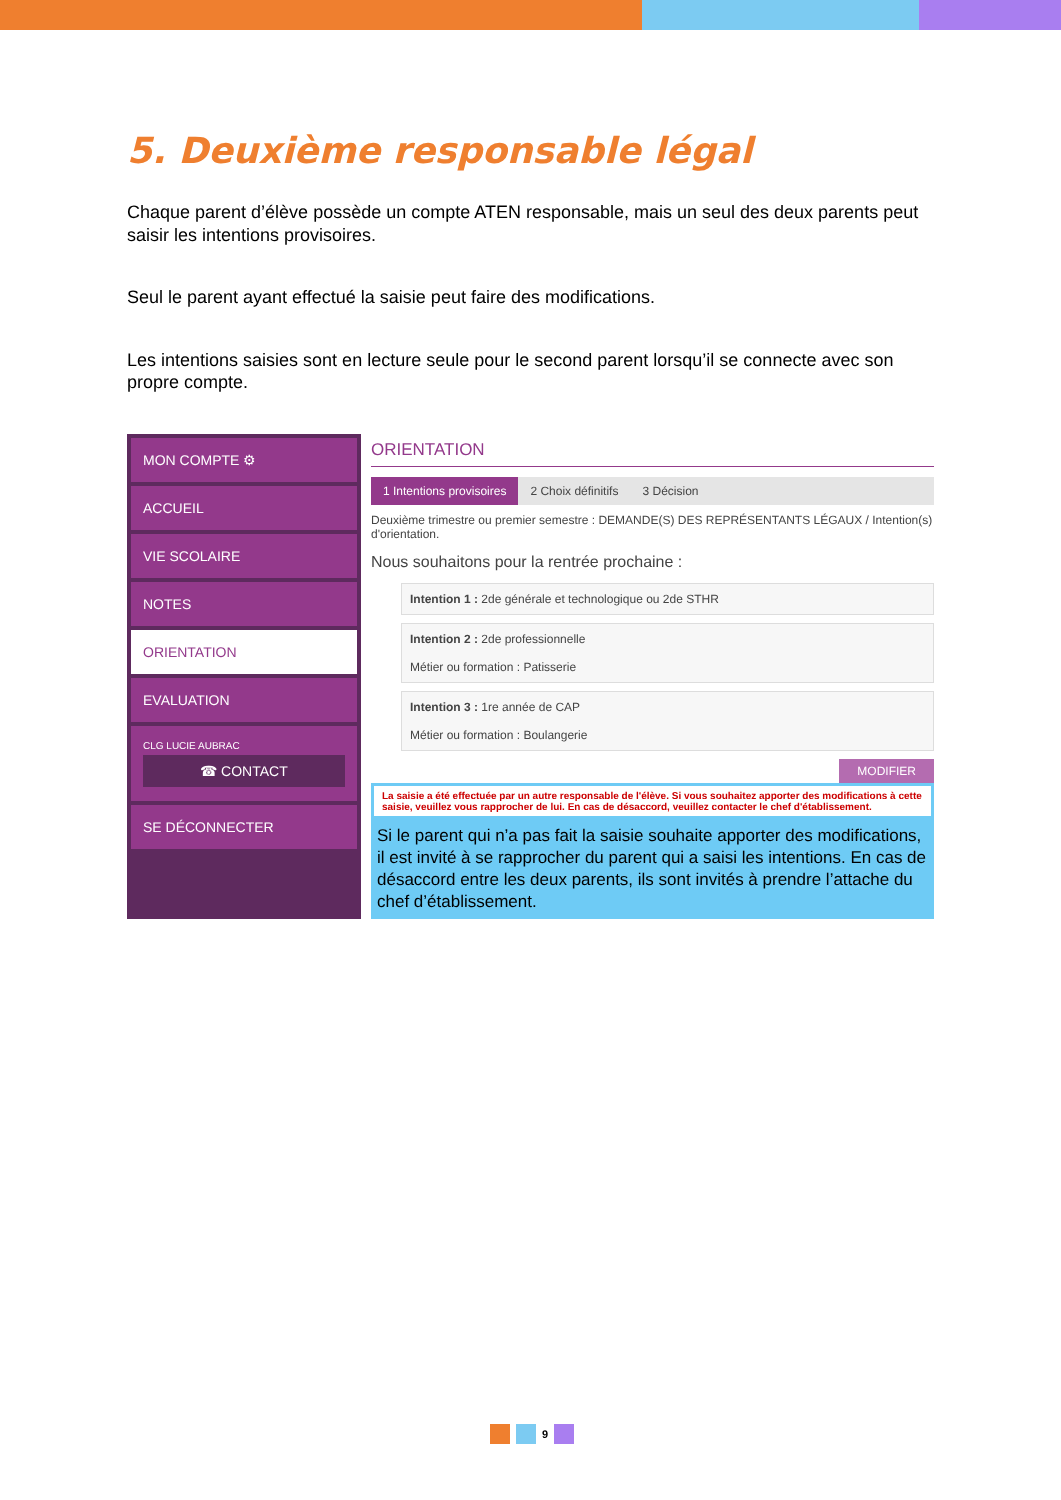5. Deuxième responsable légal
Chaque parent d’élève possède un compte ATEN responsable, mais un seul des deux parents peut saisir les intentions provisoires.
Seul le parent ayant effectué la saisie peut faire des modifications.
Les intentions saisies sont en lecture seule pour le second parent lorsqu’il se connecte avec son propre compte.
MON COMPTE ⚙
ACCUEIL
VIE SCOLAIRE
NOTES
ORIENTATION
EVALUATION
CLG LUCIE AUBRAC
☎ CONTACT
SE DÉCONNECTER
ORIENTATION
1 Intentions provisoires 2 Choix définitifs 3 Décision
Deuxième trimestre ou premier semestre : DEMANDE(S) DES REPRÉSENTANTS LÉGAUX / Intention(s) d'orientation.
Nous souhaitons pour la rentrée prochaine :
Intention 1 : 2de générale et technologique ou 2de STHR
Intention 2 : 2de professionnelle
Métier ou formation : Patisserie
Intention 3 : 1re année de CAP
Métier ou formation : Boulangerie
MODIFIER
La saisie a été effectuée par un autre responsable de l'élève. Si vous souhaitez apporter des modifications à cette saisie, veuillez vous rapprocher de lui. En cas de désaccord, veuillez contacter le chef d'établissement.
Si le parent qui n’a pas fait la saisie souhaite apporter des modifications, il est invité à se rapprocher du parent qui a saisi les intentions. En cas de désaccord entre les deux parents, ils sont invités à prendre l’attache du chef d’établissement.
9